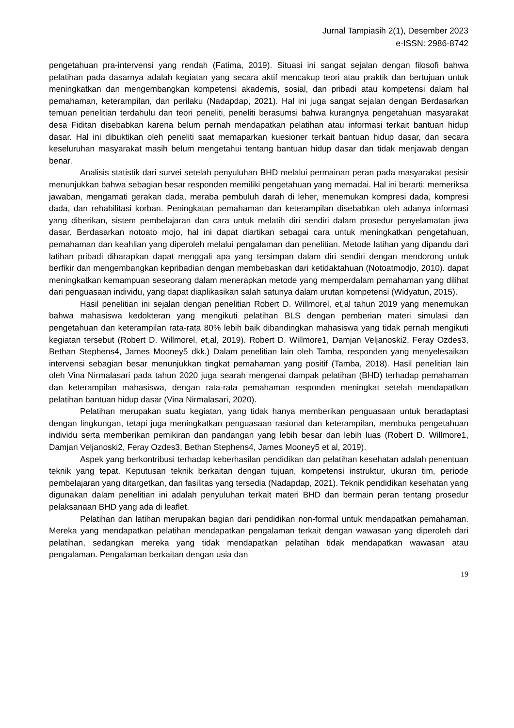Jurnal Tampiasih 2(1), Desember 2023
e-ISSN: 2986-8742
pengetahuan pra-intervensi yang rendah (Fatima, 2019). Situasi ini sangat sejalan dengan filosofi bahwa pelatihan pada dasarnya adalah kegiatan yang secara aktif mencakup teori atau praktik dan bertujuan untuk meningkatkan dan mengembangkan kompetensi akademis, sosial, dan pribadi atau kompetensi dalam hal pemahaman, keterampilan, dan perilaku (Nadapdap, 2021). Hal ini juga sangat sejalan dengan Berdasarkan temuan penelitian terdahulu dan teori peneliti, peneliti berasumsi bahwa kurangnya pengetahuan masyarakat desa Fiditan disebabkan karena belum pernah mendapatkan pelatihan atau informasi terkait bantuan hidup dasar. Hal ini dibuktikan oleh peneliti saat memaparkan kuesioner terkait bantuan hidup dasar, dan secara keseluruhan masyarakat masih belum mengetahui tentang bantuan hidup dasar dan tidak menjawab dengan benar.
Analisis statistik dari survei setelah penyuluhan BHD melalui permainan peran pada masyarakat pesisir menunjukkan bahwa sebagian besar responden memiliki pengetahuan yang memadai. Hal ini berarti: memeriksa jawaban, mengamati gerakan dada, meraba pembuluh darah di leher, menemukan kompresi dada, kompresi dada, dan rehabilitasi korban. Peningkatan pemahaman dan keterampilan disebabkan oleh adanya informasi yang diberikan, sistem pembelajaran dan cara untuk melatih diri sendiri dalam prosedur penyelamatan jiwa dasar. Berdasarkan notoato mojo, hal ini dapat diartikan sebagai cara untuk meningkatkan pengetahuan, pemahaman dan keahlian yang diperoleh melalui pengalaman dan penelitian. Metode latihan yang dipandu dari latihan pribadi diharapkan dapat menggali apa yang tersimpan dalam diri sendiri dengan mendorong untuk berfikir dan mengembangkan kepribadian dengan membebaskan dari ketidaktahuan (Notoatmodjo, 2010). dapat meningkatkan kemampuan seseorang dalam menerapkan metode yang memperdalam pemahaman yang dilihat dari penguasaan individu, yang dapat diaplikasikan salah satunya dalam urutan kompetensi (Widyatun, 2015).
Hasil penelitian ini sejalan dengan penelitian Robert D. Willmorel, et,al tahun 2019 yang menemukan bahwa mahasiswa kedokteran yang mengikuti pelatihan BLS dengan pemberian materi simulasi dan pengetahuan dan keterampilan rata-rata 80% lebih baik dibandingkan mahasiswa yang tidak pernah mengikuti kegiatan tersebut (Robert D. Willmorel, et,al, 2019). Robert D. Willmore1, Damjan Veljanoski2, Feray Ozdes3, Bethan Stephens4, James Mooney5 dkk.) Dalam penelitian lain oleh Tamba, responden yang menyelesaikan intervensi sebagian besar menunjukkan tingkat pemahaman yang positif (Tamba, 2018). Hasil penelitian lain oleh Vina Nirmalasari pada tahun 2020 juga searah mengenai dampak pelatihan (BHD) terhadap pemahaman dan keterampilan mahasiswa, dengan rata-rata pemahaman responden meningkat setelah mendapatkan pelatihan bantuan hidup dasar (Vina Nirmalasari, 2020).
Pelatihan merupakan suatu kegiatan, yang tidak hanya memberikan penguasaan untuk beradaptasi dengan lingkungan, tetapi juga meningkatkan penguasaan rasional dan keterampilan, membuka pengetahuan individu serta memberikan pemikiran dan pandangan yang lebih besar dan lebih luas (Robert D. Willmore1, Damjan Veljanoski2, Feray Ozdes3, Bethan Stephens4, James Mooney5 et al, 2019).
Aspek yang berkontribusi terhadap keberhasilan pendidikan dan pelatihan kesehatan adalah penentuan teknik yang tepat. Keputusan teknik berkaitan dengan tujuan, kompetensi instruktur, ukuran tim, periode pembelajaran yang ditargetkan, dan fasilitas yang tersedia (Nadapdap, 2021). Teknik pendidikan kesehatan yang digunakan dalam penelitian ini adalah penyuluhan terkait materi BHD dan bermain peran tentang prosedur pelaksanaan BHD yang ada di leaflet.
Pelatihan dan latihan merupakan bagian dari pendidikan non-formal untuk mendapatkan pemahaman. Mereka yang mendapatkan pelatihan mendapatkan pengalaman terkait dengan wawasan yang diperoleh dari pelatihan, sedangkan mereka yang tidak mendapatkan pelatihan tidak mendapatkan wawasan atau pengalaman. Pengalaman berkaitan dengan usia dan
19